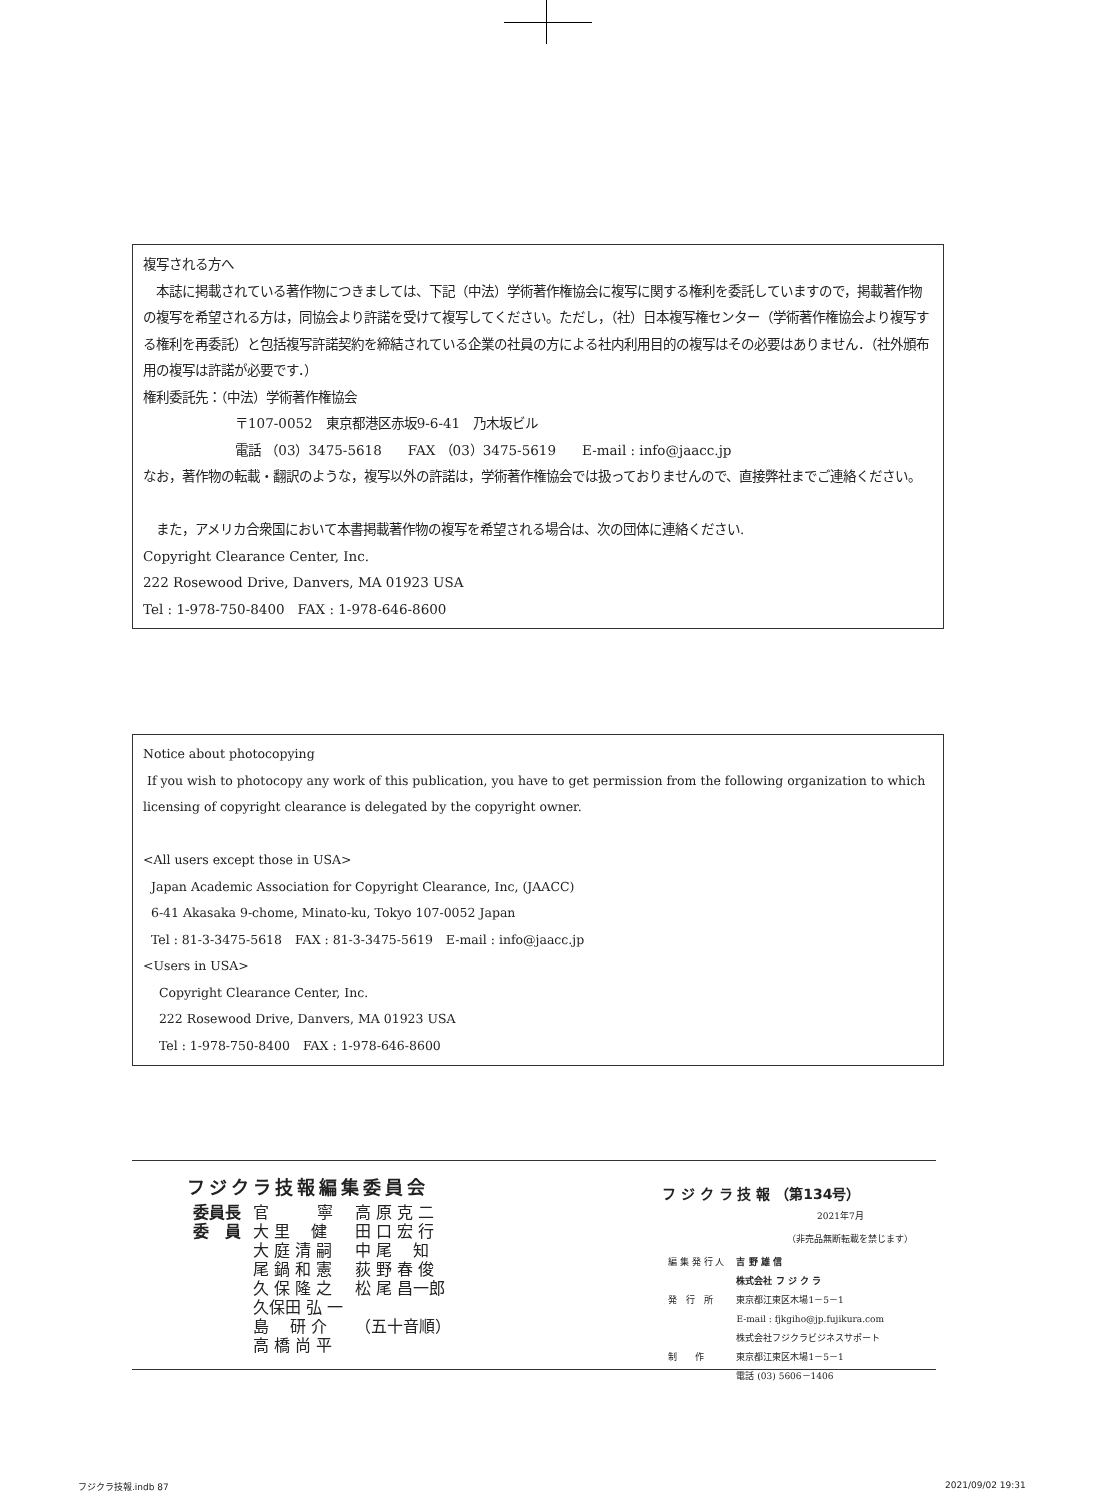複写される方へ
　本誌に掲載されている著作物につきましては、下記（中法）学術著作権協会に複写に関する権利を委託していますので，掲載著作物の複写を希望される方は，同協会より許諾を受けて複写してください。ただし，（社）日本複写権センター（学術著作権協会より複写する権利を再委託）と包括複写許諾契約を締結されている企業の社員の方による社内利用目的の複写はその必要はありません．（社外頒布用の複写は許諾が必要です．）
権利委託先：（中法）学術著作権協会
〒107-0052　東京都港区赤坂9-6-41　乃木坂ビル
電話 （03）3475-5618　　FAX （03）3475-5619　　E-mail : info@jaacc.jp
なお，著作物の転載・翻訳のような，複写以外の許諾は，学術著作権協会では扱っておりませんので、直接弊社までご連絡ください。
　また，アメリカ合衆国において本書掲載著作物の複写を希望される場合は、次の団体に連絡ください.
Copyright Clearance Center, Inc.
222 Rosewood Drive, Danvers, MA 01923 USA
Tel : 1-978-750-8400　FAX : 1-978-646-8600
Notice about photocopying
If you wish to photocopy any work of this publication, you have to get permission from the following organization to which licensing of copyright clearance is delegated by the copyright owner.
<All users except those in USA>
Japan Academic Association for Copyright Clearance, Inc, (JAACC)
6-41 Akasaka 9-chome, Minato-ku, Tokyo 107-0052 Japan
Tel : 81-3-3475-5618　FAX : 81-3-3475-5619　E-mail : info@jaacc.jp
<Users in USA>
Copyright Clearance Center, Inc.
222 Rosewood Drive, Danvers, MA 01923 USA
Tel : 1-978-750-8400　FAX : 1-978-646-8600
フジクラ技報編集委員会
| 委員長 | 官 寧 | 高 原 克 二 |
| 委 員 | 大 里 健 | 田 口 宏 行 |
| | 大 庭 清 嗣 | 中 尾 知 |
| | 尾 鍋 和 憲 | 荻 野 春 俊 |
| | 久 保 隆 之 | 松 尾 昌一郎 |
| | 久保田 弘 一 | |
| | 島 研 介 | （五十音順） |
| | 高 橋 尚 平 | |
フ ジ ク ラ 技 報 （第134号）
2021年7月
（非売品無断転載を禁じます）
| 編 集 発 行 人 | 吉 野 雄 信 |
| 発 行 所 | 株式会社 フ ジ ク ラ 東京都江東区木場1－5－1 E-mail : fjkgiho@jp.fujikura.com |
| 制 作 | 株式会社フジクラビジネスサポート 東京都江東区木場1－5－1 電話 (03) 5606－1406 |
フジクラ技報.indb 87 2021/09/02 19:31